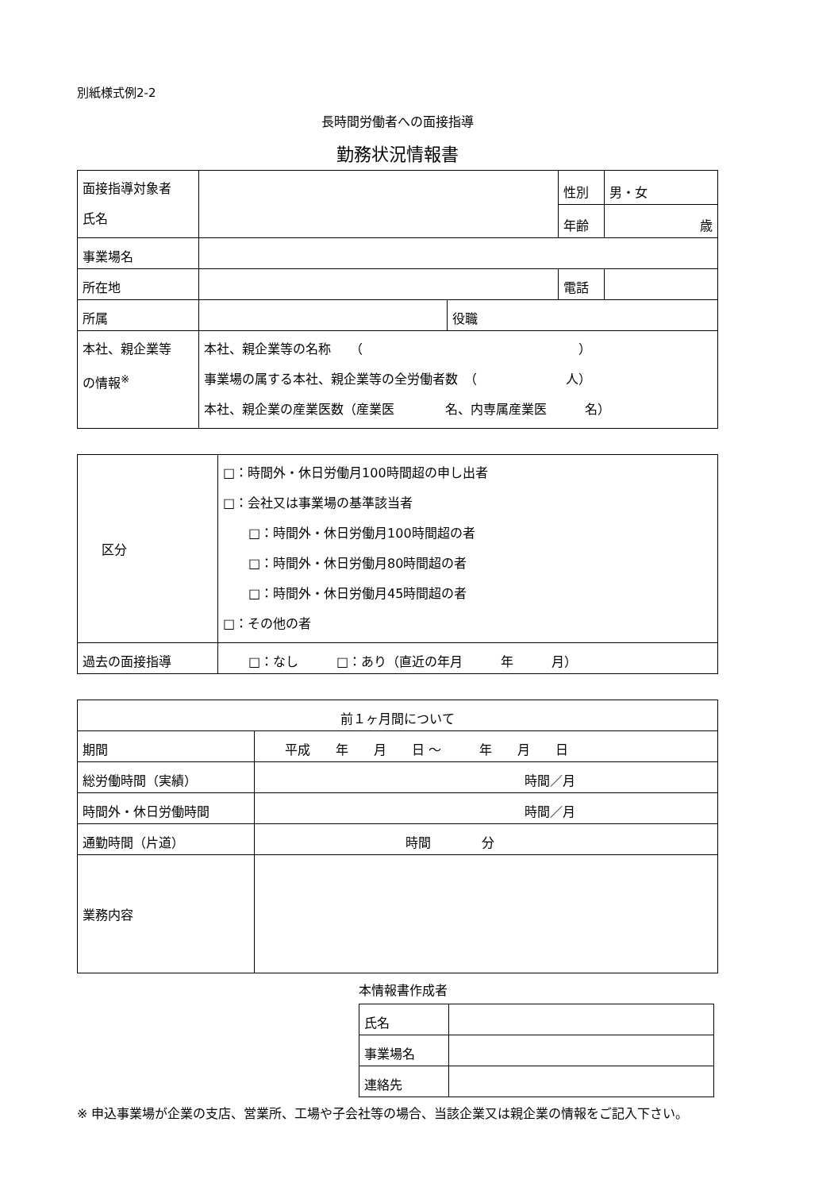別紙様式例2-2
長時間労働者への面接指導
勤務状況情報書
| 面接指導対象者 氏名 | | | 性別 | 男・女 |
| | | | 年齢 | 歳 |
| 事業場名 | | | | |
| 所在地 | | | 電話 | |
| 所属 | | 役職 | | |
| 本社、親企業等 の情報<sup>※</sup> | 本社、親企業等の名称 （ ） 事業場の属する本社、親企業等の全労働者数 （ 人） 本社、親企業の産業医数（産業医 名、内専属産業医 名） | | | |
| 区分 | □：時間外・休日労働月100時間超の申し出者 □：会社又は事業場の基準該当者 □：時間外・休日労働月100時間超の者 □：時間外・休日労働月80時間超の者 □：時間外・休日労働月45時間超の者 □：その他の者 |
| 過去の面接指導 | □：なし □：あり（直近の年月 年 月） |
| 前１ヶ月間について | |
| 期間 | 平成 年 月 日 ～ 年 月 日 |
| 総労働時間（実績） | 時間／月 |
| 時間外・休日労働時間 | 時間／月 |
| 通勤時間（片道） | 時間 分 |
| 業務内容 | |
本情報書作成者
| 氏名 | |
| 事業場名 | |
| 連絡先 | |
※ 申込事業場が企業の支店、営業所、工場や子会社等の場合、当該企業又は親企業の情報をご記入下さい。